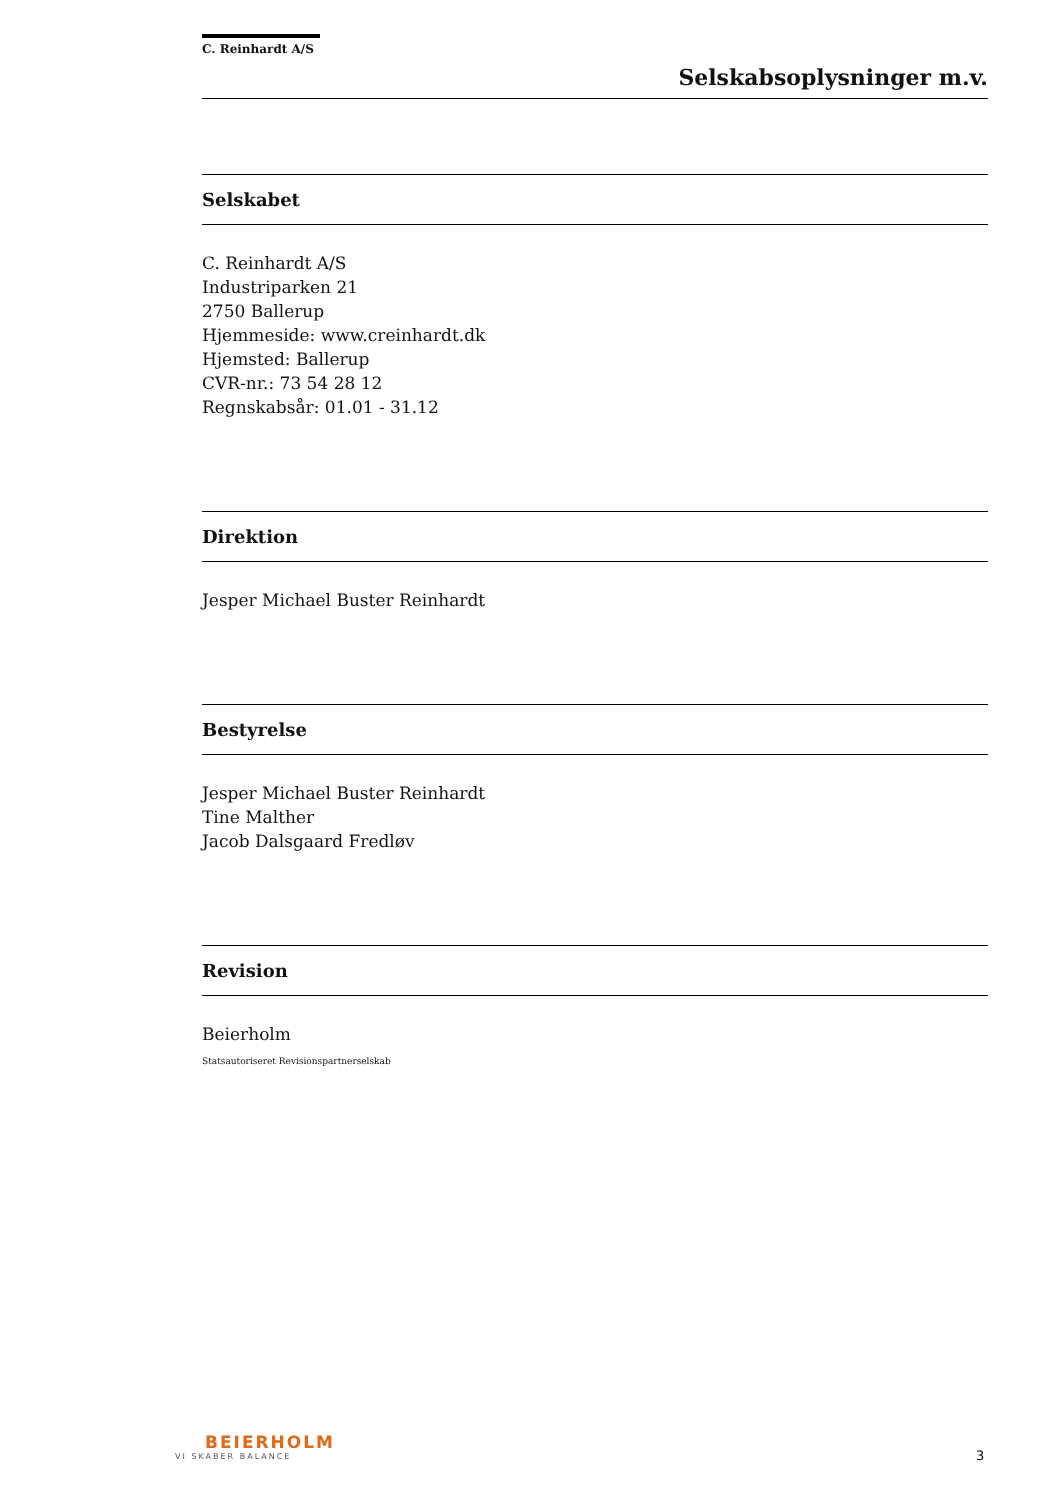C. Reinhardt A/S
Selskabsoplysninger m.v.
Selskabet
C. Reinhardt A/S
Industriparken 21
2750 Ballerup
Hjemmeside: www.creinhardt.dk
Hjemsted: Ballerup
CVR-nr.: 73 54 28 12
Regnskabsår: 01.01 - 31.12
Direktion
Jesper Michael Buster Reinhardt
Bestyrelse
Jesper Michael Buster Reinhardt
Tine Malther
Jacob Dalsgaard Fredløv
Revision
Beierholm
Statsautoriseret Revisionspartnerselskab
BEIERHOLM
VI SKABER BALANCE
3